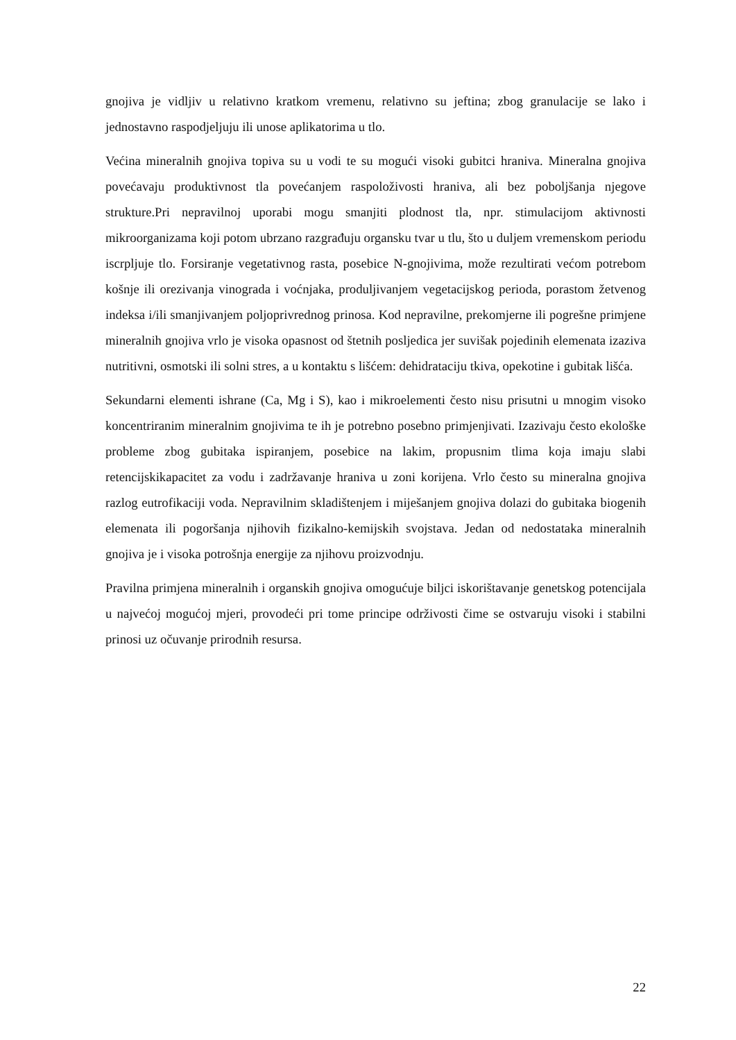gnojiva je vidljiv u relativno kratkom vremenu, relativno su jeftina; zbog granulacije se lako i jednostavno raspodjeljuju ili unose aplikatorima u tlo.
Većina mineralnih gnojiva topiva su u vodi te su mogući visoki gubitci hraniva. Mineralna gnojiva povećavaju produktivnost tla povećanjem raspoloživosti hraniva, ali bez poboljšanja njegove strukture.Pri nepravilnoj uporabi mogu smanjiti plodnost tla, npr. stimulacijom aktivnosti mikroorganizama koji potom ubrzano razgrađuju organsku tvar u tlu, što u duljem vremenskom periodu iscrpljuje tlo. Forsiranje vegetativnog rasta, posebice N-gnojivima, može rezultirati većom potrebom košnje ili orezivanja vinograda i voćnjaka, produljivanjem vegetacijskog perioda, porastom žetvenog indeksa i/ili smanjivanjem poljoprivrednog prinosa. Kod nepravilne, prekomjerne ili pogrešne primjene mineralnih gnojiva vrlo je visoka opasnost od štetnih posljedica jer suvišak pojedinih elemenata izaziva nutritivni, osmotski ili solni stres, a u kontaktu s lišćem: dehidrataciju tkiva, opekotine i gubitak lišća.
Sekundarni elementi ishrane (Ca, Mg i S), kao i mikroelementi često nisu prisutni u mnogim visoko koncentriranim mineralnim gnojivima te ih je potrebno posebno primjenjivati. Izazivaju često ekološke probleme zbog gubitaka ispiranjem, posebice na lakim, propusnim tlima koja imaju slabi retencijskikapacitet za vodu i zadržavanje hraniva u zoni korijena. Vrlo često su mineralna gnojiva razlog eutrofikaciji voda. Nepravilnim skladištenjem i miješanjem gnojiva dolazi do gubitaka biogenih elemenata ili pogoršanja njihovih fizikalno-kemijskih svojstava. Jedan od nedostataka mineralnih gnojiva je i visoka potrošnja energije za njihovu proizvodnju.
Pravilna primjena mineralnih i organskih gnojiva omogućuje biljci iskorištavanje genetskog potencijala u najvećoj mogućoj mjeri, provodeći pri tome principe održivosti čime se ostvaruju visoki i stabilni prinosi uz očuvanje prirodnih resursa.
22